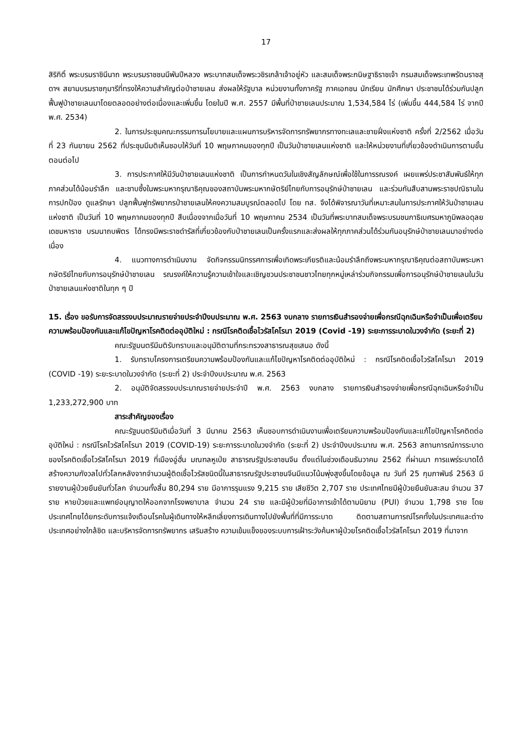17
สิริกิติ์ พระบรมราชินีนาถ พระบรมราชชนนีพันปีหลวง พระบาทสมเด็จพระวชิรเกล้าเจ้าอยู่หัว และสมเด็จพระกนิษฐาธิราชเจ้า กรมสมเด็จพระเทพรัตนราชสุดาฯ สยามบรมราชกุมารีที่ทรงให้ความสำคัญต่อป่าชายเลน ส่งผลให้รัฐบาล หน่วยงานทั้งภาครัฐ ภาคเอกชน นักเรียน นักศึกษา ประชาชนได้ร่วมกันปลูกฟื้นฟูป่าชายเลนมาโดยตลอดอย่างต่อเนื่องและเพิ่มขึ้น โดยในปี พ.ศ. 2557 มีพื้นที่ป่าชายเลนประมาณ 1,534,584 ไร่ (เพิ่มขึ้น 444,584 ไร่ จากปี พ.ศ. 2534)
2. ในการประชุมคณะกรรมการนโยบายและแผนการบริหารจัดการทรัพยากรทางทะเลและชายฝั่งแห่งชาติ ครั้งที่ 2/2562 เมื่อวันที่ 23 กันยายน 2562 ที่ประชุมมีมติเห็นชอบให้วันที่ 10 พฤษภาคมของทุกปี เป็นวันป่าชายเลนแห่งชาติ และให้หน่วยงานที่เกี่ยวข้องดำเนินการตามขั้นตอนต่อไป
3. การประกาศให้มีวันป่าชายเลนแห่งชาติ เป็นการกำหนดวันในเชิงสัญลักษณ์เพื่อใช้ในการรณรงค์ เผยแพร่ประชาสัมพันธ์ให้ทุกภาคส่วนได้น้อมรำลึก และซาบซึ้งในพระมหากรุณาธิคุณของสถาบันพระมหากษัตริย์ไทยกับการอนุรักษ์ป่าชายเลน และร่วมกันสืบสานพระราชปณิธานในการปกป้อง ดูแลรักษา ปลูกฟื้นฟูทรัพยากรป่าชายเลนให้คงความสมบูรณ์ตลอดไป โดย ทส. จึงได้พิจารณาวันที่เหมาะสมในการประกาศให้วันป่าชายเลนแห่งชาติ เป็นวันที่ 10 พฤษภาคมของทุกปี สืบเนื่องจากเมื่อวันที่ 10 พฤษภาคม 2534 เป็นวันที่พระบาทสมเด็จพระบรมชนกาธิเบศรมหาภูมิพลอดุลยเดชมหาราช บรมนาถบพิตร ได้ทรงมีพระราชดำรัสที่เกี่ยวข้องกับป่าชายเลนเป็นครั้งแรกและส่งผลให้ทุกภาคส่วนได้ร่วมกันอนุรักษ์ป่าชายเลนมาอย่างต่อเนื่อง
4. แนวทางการดำเนินงาน จัดกิจกรรมนิทรรศการเพื่อเทิดพระเกียรติและน้อมรำลึกถึงพระมหากรุณาธิคุณต่อสถาบันพระมหากษัตริย์ไทยกับการอนุรักษ์ป่าชายเลน รณรงค์ให้ความรู้ความเข้าใจและเชิญชวนประชาชนชาวไทยทุกหมู่เหล่าร่วมกิจกรรมเพื่อการอนุรักษ์ป่าชายเลนในวันป่าชายเลนแห่งชาติในทุก ๆ ปี
15. เรื่อง ขอรับการจัดสรรงบประมาณรายจ่ายประจำปีงบประมาณ พ.ศ. 2563 งบกลาง รายการเงินสำรองจ่ายเพื่อกรณีฉุกเฉินหรือจำเป็นเพื่อเตรียมความพร้อมป้องกันและแก้ไขปัญหาโรคติดต่ออุบัติใหม่ : กรณีโรคติดเชื้อไวรัสโคโรนา 2019 (Covid -19) ระยะการระบาดในวงจำกัด (ระยะที่ 2)
คณะรัฐมนตรีมีมติรับทราบและอนุมัติตามที่กระทรวงสาธารณสุขเสนอ ดังนี้
1. รับทราบโครงการเตรียมความพร้อมป้องกันและแก้ไขปัญหาโรคติดต่ออุบัติใหม่ : กรณีโรคติดเชื้อไวรัสโคโรนา 2019 (COVID -19) ระยะระบาดในวงจำกัด (ระยะที่ 2) ประจำปีงบประมาณ พ.ศ. 2563
2. อนุมัติจัดสรรงบประมาณรายจ่ายประจำปี พ.ศ. 2563 งบกลาง รายการเงินสำรองจ่ายเพื่อกรณีฉุกเฉินหรือจำเป็น 1,233,272,900 บาท
สาระสำคัญของเรื่อง
คณะรัฐมนตรีมีมติเมื่อวันที่ 3 มีนาคม 2563 เห็นชอบการดำเนินงานเพื่อเตรียมความพร้อมป้องกันและแก้ไขปัญหาโรคติดต่ออุบัติใหม่ : กรณีโรคไวรัสโคโรนา 2019 (COVID-19) ระยะการระบาดในวงจำกัด (ระยะที่ 2) ประจำปีงบประมาณ พ.ศ. 2563 สถานการณ์การระบาดของโรคติดเชื้อไวรัสโคโรนา 2019 ที่เมืองอู่ฮั่น มณฑลหูเป่ย สาธารณรัฐประชาชนจีน ตั้งแต่ในช่วงเดือนธันวาคม 2562 ที่ผ่านมา การแพร่ระบาดได้สร้างความกังวลไปทั่วโลกหลังจากจำนวนผู้ติดเชื้อไวรัสชนิดนี้ในสาธารณรัฐประชาชนจีนมีแนวโน้มพุ่งสูงขึ้นโดยข้อมูล ณ วันที่ 25 กุมภาพันธ์ 2563 มีรายงานผู้ป่วยยืนยันทั่วโลก จำนวนทั้งสิ้น 80,294 ราย มีอาการรุนแรง 9,215 ราย เสียชีวิต 2,707 ราย ประเทศไทยมีผู้ป่วยยืนยันสะสม จำนวน 37 ราย หายป่วยและแพทย์อนุญาตให้ออกจากโรงพยาบาล จำนวน 24 ราย และมีผู้ป่วยที่มีอาการเข้าได้ตามนิยาม (PUI) จำนวน 1,798 ราย โดยประเทศไทยได้ยกระดับการแจ้งเตือนโรคในผู้เดินทางให้หลีกเลี่ยงการเดินทางไปยังพื้นที่ที่มีการระบาด ติดตามสถานการณ์โรคทั้งในประเทศและต่างประเทศอย่างใกล้ชิด และบริหารจัดการทรัพยากร เสริมสร้าง ความเข้มแข็งของระบบการเฝ้าระวังค้นหาผู้ป่วยโรคติดเชื้อไวรัสโคโรนา 2019 ที่มาจาก